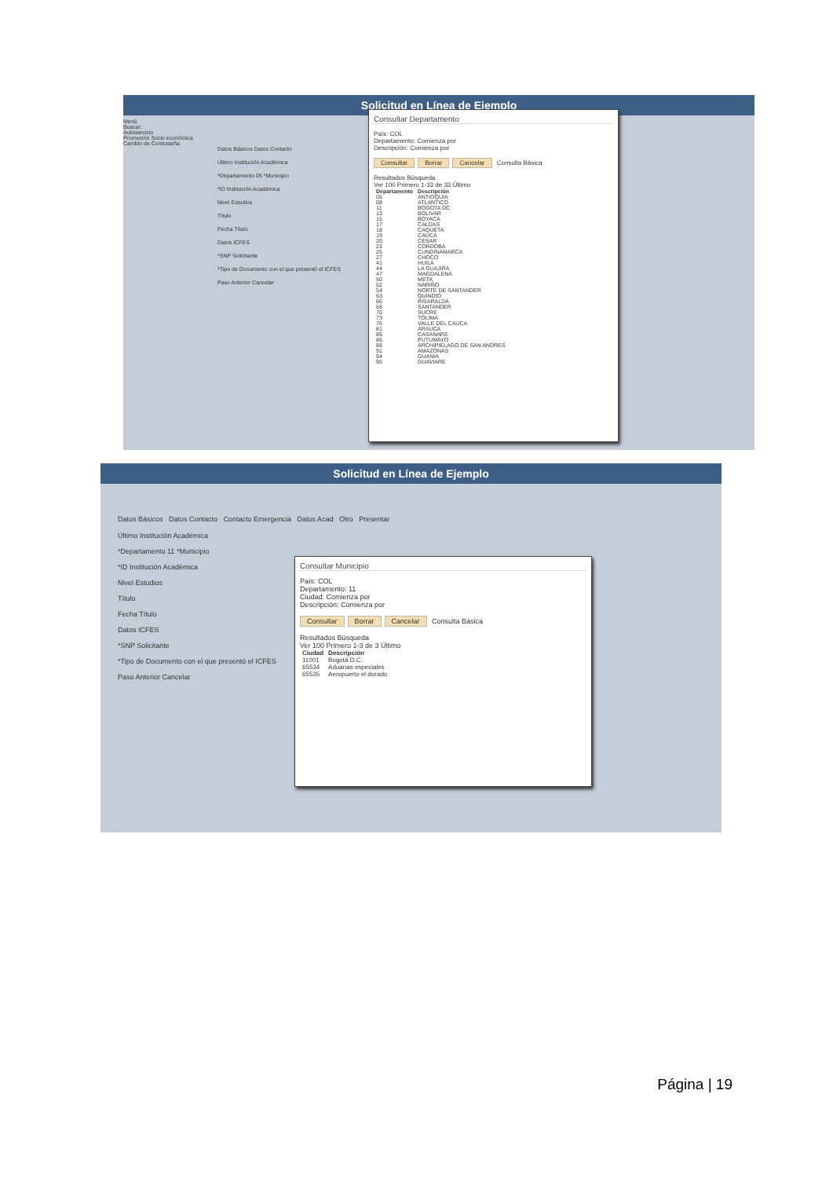Solicitud en Línea de Ejemplo
Menú
Buscar:
Autoservicio
Promoción Socio económica
Cambio de Contraseña
Datos Básicos Datos Contacto
Último Institución Académica
*Departamento 05 *Municipio
*ID Institución Académica
Nivel Estudios
Título
Fecha Título
Datos ICFES
*SNP Solicitante
*Tipo de Documento con el que presentó el ICFES
Paso Anterior Cancelar
Consultar Departamento
País: COL
Departamento: Comienza por
Descripción: Comienza por
Consultar Borrar Cancelar Consulta Básica
Resultados Búsqueda
Ver 100 Primero 1-33 de 33 Último
| Departamento | Descripción |
| --- | --- |
| 05 | ANTIOQUIA |
| 08 | ATLANTICO |
| 11 | BOGOTA DC |
| 13 | BOLIVAR |
| 15 | BOYACA |
| 17 | CALDAS |
| 18 | CAQUETA |
| 19 | CAUCA |
| 20 | CESAR |
| 23 | CORDOBA |
| 25 | CUNDINAMARCA |
| 27 | CHOCO |
| 41 | HUILA |
| 44 | LA GUAJIRA |
| 47 | MAGDALENA |
| 50 | META |
| 52 | NARIÑO |
| 54 | NORTE DE SANTANDER |
| 63 | QUINDIO |
| 66 | RISARALDA |
| 68 | SANTANDER |
| 70 | SUCRE |
| 73 | TOLIMA |
| 76 | VALLE DEL CAUCA |
| 81 | ARAUCA |
| 85 | CASANARE |
| 86 | PUTUMAYO |
| 88 | ARCHIPIELAGO DE SAN ANDRES |
| 91 | AMAZONAS |
| 94 | GUANIA |
| 95 | GUAVIARE |
Solicitud en Línea de Ejemplo
Datos Básicos Datos Contacto Contacto Emergencia Datos Acad Otro Presentar
Último Institución Académica
*Departamento 11 *Municipio
*ID Institución Académica
Nivel Estudios
Título
Fecha Título
Datos ICFES
*SNP Solicitante
*Tipo de Documento con el que presentó el ICFES
Paso Anterior Cancelar
Consultar Municipio
País: COL
Departamento: 11
Ciudad: Comienza por
Descripción: Comienza por
Consultar Borrar Cancelar Consulta Básica
Resultados Búsqueda
Ver 100 Primero 1-3 de 3 Último
| Ciudad | Descripción |
| --- | --- |
| 11001 | Bogotá D.C. |
| 65534 | Aduanas especiales |
| 65535 | Aeropuerto el dorado |
Página | 19